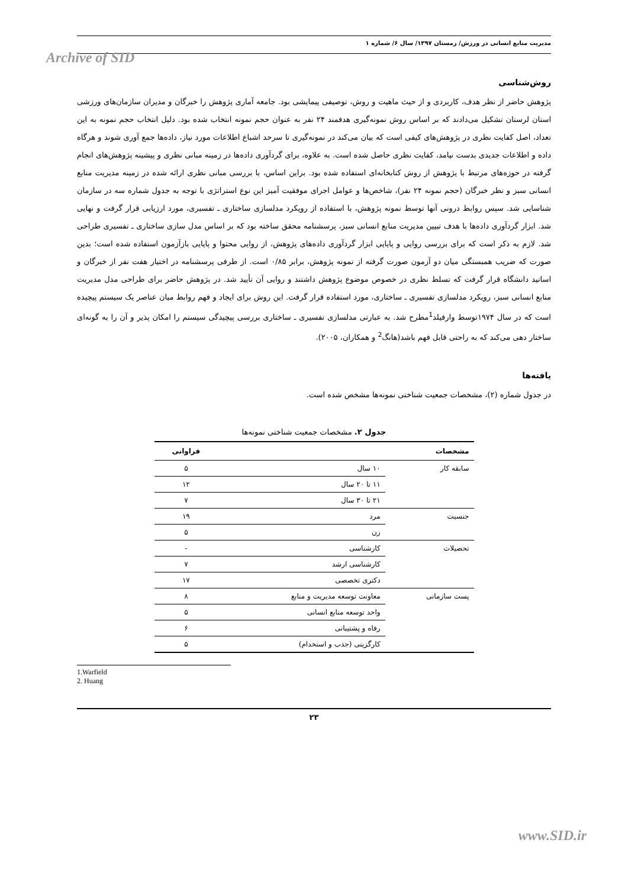مدیریت منابع انسانی در ورزش/ زمستان ۱۳۹۷/ سال ۶/ شماره ۱
Archive of SID
روش‌شناسی
پژوهش حاضر از نظر هدف، کاربردی و از حیث ماهیت و روش، توصیفی پیمایشی بود. جامعه آماری پژوهش را خبرگان و مدیران سازمان‌های ورزشی استان لرستان تشکیل می‌دادند که بر اساس روش نمونه‌گیری هدفمند ۲۴ نفر به عنوان حجم نمونه انتخاب شده بود. دلیل انتخاب حجم نمونه به این تعداد، اصل کفایت نظری در پژوهش‌های کیفی است که بیان می‌کند در نمونه‌گیری تا سرحد اشباع اطلاعات مورد نیاز، داده‌ها جمع آوری شوند و هرگاه داده و اطلاعات جدیدی بدست نیامد، کفایت نظری حاصل شده است. به علاوه، برای گردآوری داده‌ها در زمینه مبانی نظری و پیشینه پژوهش‌های انجام گرفته در حوزه‌های مرتبط با پژوهش از روش کتابخانه‌ای استفاده شده بود. براین اساس، با بررسی مبانی نظری ارائه شده در زمینه مدیریت منابع انسانی سبز و نظر خبرگان (حجم نمونه ۲۴ نفر)، شاخص‌ها و عوامل اجرای موفقیت آمیز این نوع استراتژی با توجه به جدول شماره سه در سازمان شناسایی شد. سپس روابط درونی آنها توسط نمونه پژوهش، با استفاده از رویکرد مدلسازی ساختاری ـ تفسیری، مورد ارزیابی قرار گرفت و نهایی شد. ابزار گردآوری داده‌ها با هدف تبیین مدیریت منابع انسانی سبز، پرسشنامه محقق ساخته بود که بر اساس مدل سازی ساختاری ـ تفسیری طراحی شد. لازم به ذکر است که برای بررسی روایی و پایایی ابزار گردآوری داده‌های پژوهش، از روایی محتوا و پایایی بازآزمون استفاده شده است؛ بدین صورت که ضریب همبستگی میان دو آزمون صورت گرفته از نمونه پژوهش، برابر ۰/۸۵ است. از طرفی پرسشنامه در اختیار هفت نفر از خبرگان و اساتید دانشگاه قرار گرفت که تسلط نظری در خصوص موضوع پژوهش داشتند و روایی آن تأیید شد. در پژوهش حاضر برای طراحی مدل مدیریت منابع انسانی سبز، رویکرد مدلسازی تفسیری ـ ساختاری، مورد استفاده قرار گرفت. این روش برای ایجاد و فهم روابط میان عناصر یک سیستم پیچیده است که در سال ۱۹۷۴توسط وارفیلد<sup>1</sup>مطرح شد. به عبارتی مدلسازی تفسیری ـ ساختاری بررسی پیچیدگی سیستم را امکان پذیر و آن را به گونه‌ای ساختار دهی می‌کند که به راحتی قابل فهم باشد(هانگ<sup>2</sup> و همکاران، ۲۰۰۵).
یافته‌ها
در جدول شماره (۲)، مشخصات جمعیت شناختی نمونه‌ها مشخص شده است.
جدول ۲. مشخصات جمعیت شناختی نمونه‌ها
| مشخصات | | فراوانی |
| --- | --- | --- |
| سابقه کار | ۱۰ سال | ۵ |
| | ۱۱ تا ۲۰ سال | ۱۲ |
| | ۲۱ تا ۳۰ سال | ۷ |
| جنسیت | مرد | ۱۹ |
| | زن | ۵ |
| تحصیلات | کارشناسی | - |
| | کارشناسی ارشد | ۷ |
| | دکتری تخصصی | ۱۷ |
| پست سازمانی | معاونت توسعه مدیریت و منابع | ۸ |
| | واحد توسعه منابع انسانی | ۵ |
| | رفاه و پشتیبانی | ۶ |
| | کارگزینی (جذب و استخدام) | ۵ |
1.Warfield
2. Huang
۲۳
www.SID.ir